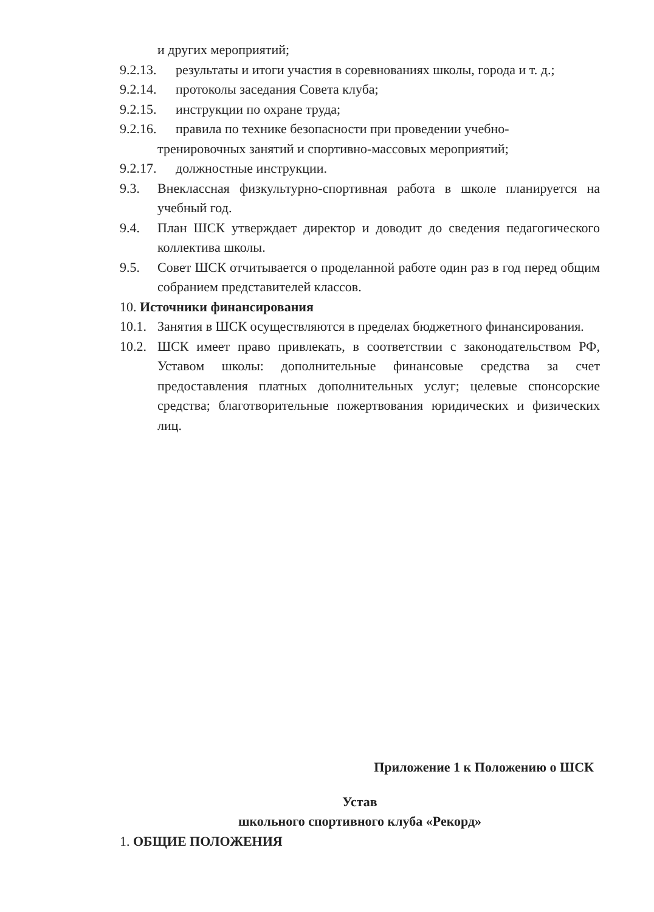и других мероприятий;
9.2.13. результаты и итоги участия в соревнованиях школы, города и т. д.;
9.2.14. протоколы заседания Совета клуба;
9.2.15. инструкции по охране труда;
9.2.16. правила по технике безопасности при проведении учебно-
тренировочных занятий и спортивно-массовых мероприятий;
9.2.17. должностные инструкции.
9.3. Внеклассная физкультурно-спортивная работа в школе планируется на учебный год.
9.4. План ШСК утверждает директор и доводит до сведения педагогического коллектива школы.
9.5. Совет ШСК отчитывается о проделанной работе один раз в год перед общим собранием представителей классов.
10. Источники финансирования
10.1. Занятия в ШСК осуществляются в пределах бюджетного финансирования.
10.2. ШСК имеет право привлекать, в соответствии с законодательством РФ, Уставом школы: дополнительные финансовые средства за счет предоставления платных дополнительных услуг; целевые спонсорские средства; благотворительные пожертвования юридических и физических лиц.
Приложение 1 к Положению о ШСК
Устав
школьного спортивного клуба «Рекорд»
1. ОБЩИЕ ПОЛОЖЕНИЯ